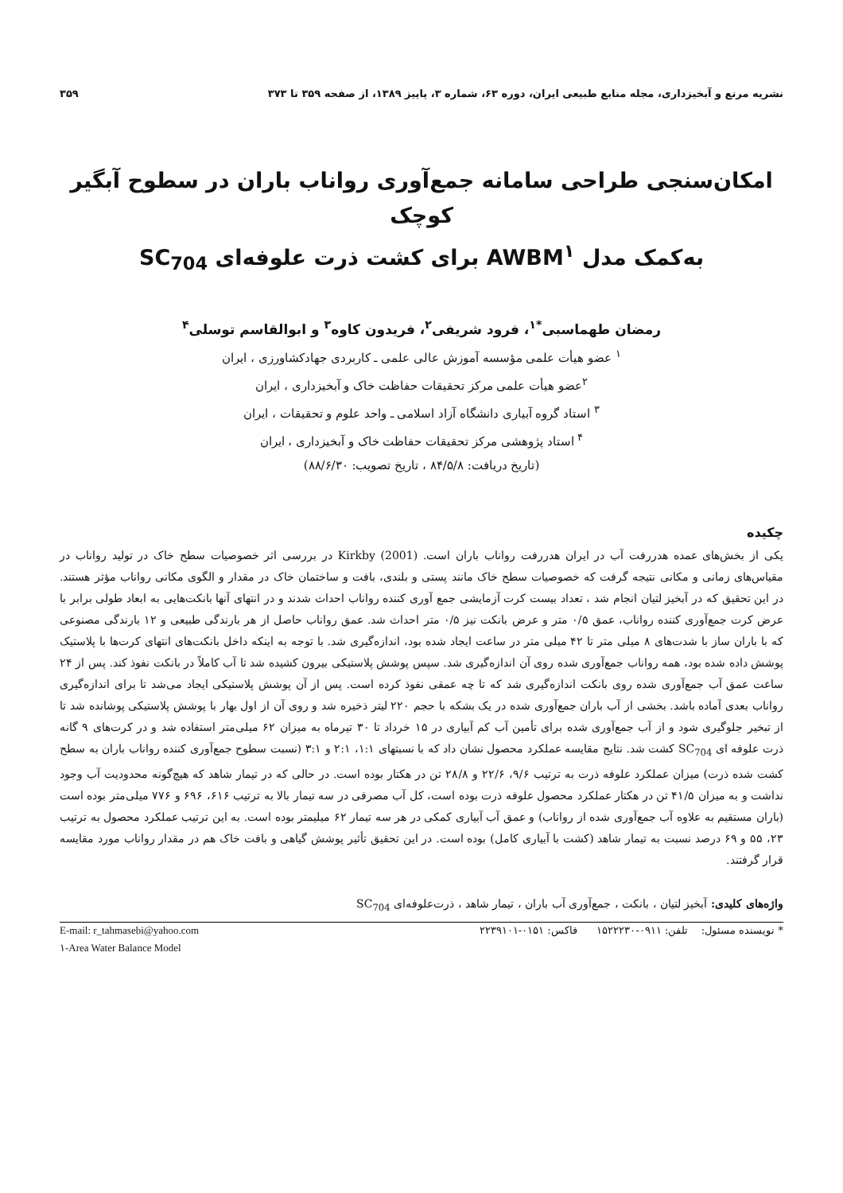نشریه مرتع و آبخیزداری، مجله منابع طبیعی ایران، دوره ۶۳، شماره ۳، پاییز ۱۳۸۹، از صفحه ۳۵۹ تا ۳۷۳ ۳۵۹
امکان‌سنجی طراحی سامانه جمع‌آوری رواناب باران در سطوح آبگیر کوچک
به‌کمک مدل AWBM<sup>۱</sup> برای کشت ذرت علوفه‌ای SC<sub>704</sub>
رمضان طهماسبی<sup>*۱</sup>، فرود شریفی<sup>۲</sup>، فریدون کاوه<sup>۳</sup> و ابوالقاسم توسلی<sup>۴</sup>
<sup>۱</sup> عضو هیأت علمی مؤسسه آموزش عالی علمی ـ کاربردی جهادکشاورزی ، ایران
<sup>۲</sup> عضو هیأت علمی مرکز تحقیقات حفاظت خاک و آبخیزداری ، ایران
<sup>۳</sup> استاد گروه آبیاری دانشگاه آزاد اسلامی ـ واحد علوم و تحقیقات ، ایران
<sup>۴</sup> استاد پژوهشی مرکز تحقیقات حفاظت خاک و آبخیزداری ، ایران
(تاریخ دریافت: ۸۴/۵/۸ ، تاریخ تصویب: ۸۸/۶/۳۰)
چکیده
یکی از بخش‌های عمده هدررفت آب در ایران هدررفت رواناب باران است. Kirkby (2001) در بررسی اثر خصوصیات سطح خاک در تولید رواناب در مقیاس‌های زمانی و مکانی نتیجه گرفت که خصوصیات سطح خاک مانند پستی و بلندی، بافت و ساختمان خاک در مقدار و الگوی مکانی رواناب مؤثر هستند. در این تحقیق که در آبخیز لتیان انجام شد ، تعداد بیست کرت آزمایشی جمع آوری کننده رواناب احداث شدند و در انتهای آنها بانکت‌هایی به ابعاد طولی برابر با عرض کرت جمع‌آوری کننده رواناب، عمق ۰/۵ متر و عرض بانکت نیز ۰/۵ متر احداث شد. عمق رواناب حاصل از هر بارندگی طبیعی و ۱۲ بارندگی مصنوعی که با باران ساز با شدت‌های ۸ میلی متر تا ۴۲ میلی متر در ساعت ایجاد شده بود، اندازه‌گیری شد. با توجه به اینکه داخل بانکت‌های انتهای کرت‌ها با پلاستیک پوشش داده شده بود، همه رواناب جمع‌آوری شده روی آن اندازه‌گیری شد. سپس پوشش پلاستیکی بیرون کشیده شد تا آب کاملاً در بانکت نفوذ کند. پس از ۲۴ ساعت عمق آب جمع‌آوری شده روی بانکت اندازه‌گیری شد که تا چه عمقی نفوذ کرده است. پس از آن پوشش پلاستیکی ایجاد می‌شد تا برای اندازه‌گیری رواناب بعدی آماده باشد. بخشی از آب باران جمع‌آوری شده در یک بشکه با حجم ۲۲۰ لیتر ذخیره شد و روی آن از اول بهار با پوشش پلاستیکی پوشانده شد تا از تبخیر جلوگیری شود و از آب جمع‌آوری شده برای تأمین آب کم آبیاری در ۱۵ خرداد تا ۳۰ تیرماه به میزان ۶۲ میلی‌متر استفاده شد و در کرت‌های ۹ گانه ذرت علوفه ای SC<sub>704</sub> کشت شد. نتایج مقایسه عملکرد محصول نشان داد که با نسبتهای ۱:۱، ۲:۱ و ۳:۱ (نسبت سطوح جمع‌آوری کننده رواناب باران به سطح کشت شده ذرت) میزان عملکرد علوفه ذرت به ترتیب ۹/۶، ۲۲/۶ و ۲۸/۸ تن در هکتار بوده است. در حالی که در تیمار شاهد که هیچ‌گونه محدودیت آب وجود نداشت و به میزان ۴۱/۵ تن در هکتار عملکرد محصول علوفه ذرت بوده است، کل آب مصرفی در سه تیمار بالا به ترتیب ۶۱۶، ۶۹۶ و ۷۷۶ میلی‌متر بوده است (باران مستقیم به علاوه آب جمع‌آوری شده از رواناب) و عمق آب آبیاری کمکی در هر سه تیمار ۶۲ میلیمتر بوده است. به این ترتیب عملکرد محصول به ترتیب ۲۳، ۵۵ و ۶۹ درصد نسبت به تیمار شاهد (کشت با آبیاری کامل) بوده است. در این تحقیق تأثیر پوشش گیاهی و بافت خاک هم در مقدار رواناب مورد مقایسه قرار گرفتند.
واژه‌های کلیدی: آبخیز لتیان ، بانکت ، جمع‌آوری آب باران ، تیمار شاهد ، ذرت‌علوفه‌ای SC<sub>704</sub>
* نویسنده مسئول: تلفن: ۰۹۱۱-۱۵۲۲۲۳۰ فاکس: ۰۱۵۱-۲۲۳۹۱۰۱ E-mail: r_tahmasebi@yahoo.com
۱-Area Water Balance Model